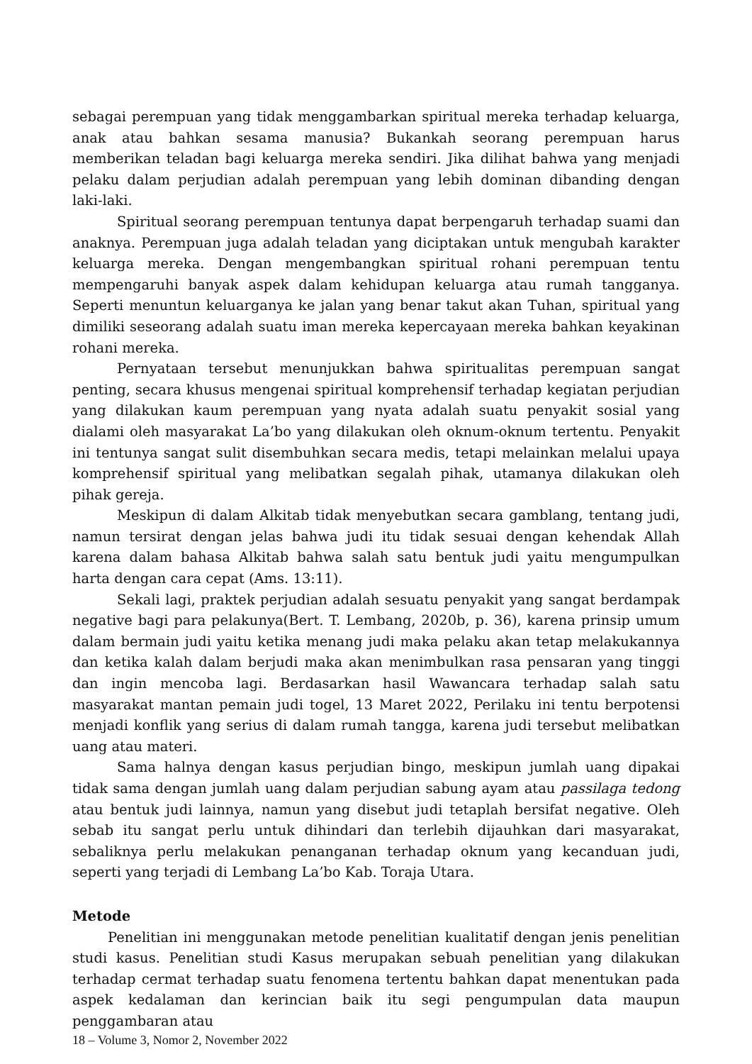sebagai perempuan yang tidak menggambarkan spiritual mereka terhadap keluarga, anak atau bahkan sesama manusia? Bukankah seorang perempuan harus memberikan teladan bagi keluarga mereka sendiri. Jika dilihat bahwa yang menjadi pelaku dalam perjudian adalah perempuan yang lebih dominan dibanding dengan laki-laki.
Spiritual seorang perempuan tentunya dapat berpengaruh terhadap suami dan anaknya. Perempuan juga adalah teladan yang diciptakan untuk mengubah karakter keluarga mereka. Dengan mengembangkan spiritual rohani perempuan tentu mempengaruhi banyak aspek dalam kehidupan keluarga atau rumah tangganya. Seperti menuntun keluarganya ke jalan yang benar takut akan Tuhan, spiritual yang dimiliki seseorang adalah suatu iman mereka kepercayaan mereka bahkan keyakinan rohani mereka.
Pernyataan tersebut menunjukkan bahwa spiritualitas perempuan sangat penting, secara khusus mengenai spiritual komprehensif terhadap kegiatan perjudian yang dilakukan kaum perempuan yang nyata adalah suatu penyakit sosial yang dialami oleh masyarakat La’bo yang dilakukan oleh oknum-oknum tertentu. Penyakit ini tentunya sangat sulit disembuhkan secara medis, tetapi melainkan melalui upaya komprehensif spiritual yang melibatkan segalah pihak, utamanya dilakukan oleh pihak gereja.
Meskipun di dalam Alkitab tidak menyebutkan secara gamblang, tentang judi, namun tersirat dengan jelas bahwa judi itu tidak sesuai dengan kehendak Allah karena dalam bahasa Alkitab bahwa salah satu bentuk judi yaitu mengumpulkan harta dengan cara cepat (Ams. 13:11).
Sekali lagi, praktek perjudian adalah sesuatu penyakit yang sangat berdampak negative bagi para pelakunya(Bert. T. Lembang, 2020b, p. 36), karena prinsip umum dalam bermain judi yaitu ketika menang judi maka pelaku akan tetap melakukannya dan ketika kalah dalam berjudi maka akan menimbulkan rasa pensaran yang tinggi dan ingin mencoba lagi. Berdasarkan hasil Wawancara terhadap salah satu masyarakat mantan pemain judi togel, 13 Maret 2022, Perilaku ini tentu berpotensi menjadi konflik yang serius di dalam rumah tangga, karena judi tersebut melibatkan uang atau materi.
Sama halnya dengan kasus perjudian bingo, meskipun jumlah uang dipakai tidak sama dengan jumlah uang dalam perjudian sabung ayam atau passilaga tedong atau bentuk judi lainnya, namun yang disebut judi tetaplah bersifat negative. Oleh sebab itu sangat perlu untuk dihindari dan terlebih dijauhkan dari masyarakat, sebaliknya perlu melakukan penanganan terhadap oknum yang kecanduan judi, seperti yang terjadi di Lembang La’bo Kab. Toraja Utara.
Metode
Penelitian ini menggunakan metode penelitian kualitatif dengan jenis penelitian studi kasus. Penelitian studi Kasus merupakan sebuah penelitian yang dilakukan terhadap cermat terhadap suatu fenomena tertentu bahkan dapat menentukan pada aspek kedalaman dan kerincian baik itu segi pengumpulan data maupun penggambaran atau
18 – Volume 3, Nomor 2, November 2022